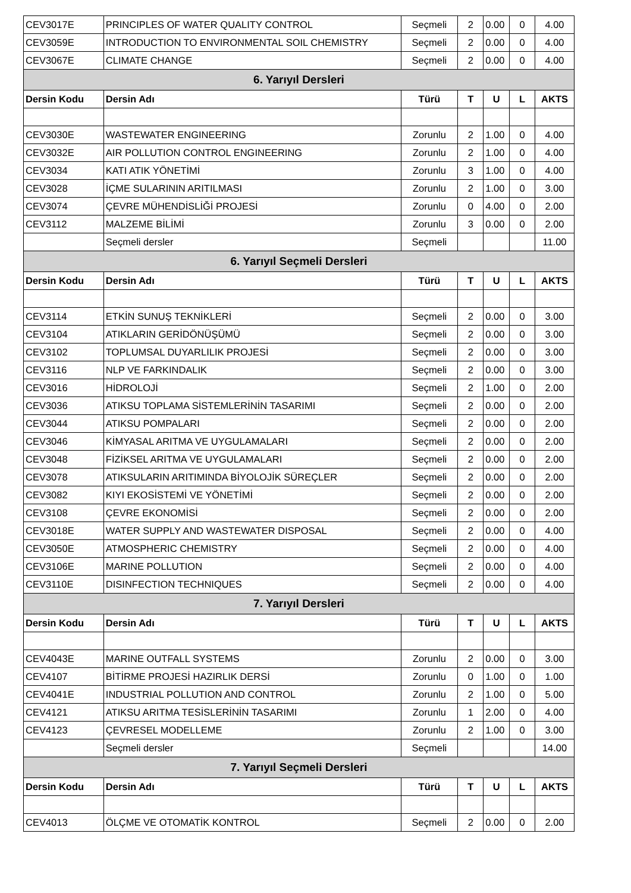| CEV3017E | PRINCIPLES OF WATER QUALITY CONTROL | Seçmeli | 2 | 0.00 | 0 | 4.00 |
| CEV3059E | INTRODUCTION TO ENVIRONMENTAL SOIL CHEMISTRY | Seçmeli | 2 | 0.00 | 0 | 4.00 |
| CEV3067E | CLIMATE CHANGE | Seçmeli | 2 | 0.00 | 0 | 4.00 |
| 6. Yarıyıl Dersleri | | | | | | |
| Dersin Kodu | Dersin Adı | Türü | T | U | L | AKTS |
| CEV3030E | WASTEWATER ENGINEERING | Zorunlu | 2 | 1.00 | 0 | 4.00 |
| CEV3032E | AIR POLLUTION CONTROL ENGINEERING | Zorunlu | 2 | 1.00 | 0 | 4.00 |
| CEV3034 | KATI ATIK YÖNETİMİ | Zorunlu | 3 | 1.00 | 0 | 4.00 |
| CEV3028 | İÇME SULARININ ARITILMASI | Zorunlu | 2 | 1.00 | 0 | 3.00 |
| CEV3074 | ÇEVRE MÜHENDİSLİĞİ PROJESİ | Zorunlu | 0 | 4.00 | 0 | 2.00 |
| CEV3112 | MALZEME BİLİMİ | Zorunlu | 3 | 0.00 | 0 | 2.00 |
| | Seçmeli dersler | Seçmeli | | | | 11.00 |
| 6. Yarıyıl Seçmeli Dersleri | | | | | | |
| Dersin Kodu | Dersin Adı | Türü | T | U | L | AKTS |
| CEV3114 | ETKİN SUNUŞ TEKNİKLERİ | Seçmeli | 2 | 0.00 | 0 | 3.00 |
| CEV3104 | ATIKLARIN GERİDÖNÜŞÜMÜ | Seçmeli | 2 | 0.00 | 0 | 3.00 |
| CEV3102 | TOPLUMSAL DUYARLILIK PROJESİ | Seçmeli | 2 | 0.00 | 0 | 3.00 |
| CEV3116 | NLP VE FARKINDALIK | Seçmeli | 2 | 0.00 | 0 | 3.00 |
| CEV3016 | HİDROLOJİ | Seçmeli | 2 | 1.00 | 0 | 2.00 |
| CEV3036 | ATIKSU TOPLAMA SİSTEMLERİNİN TASARIMI | Seçmeli | 2 | 0.00 | 0 | 2.00 |
| CEV3044 | ATIKSU POMPALARI | Seçmeli | 2 | 0.00 | 0 | 2.00 |
| CEV3046 | KİMYASAL ARITMA VE UYGULAMALARI | Seçmeli | 2 | 0.00 | 0 | 2.00 |
| CEV3048 | FİZİKSEL ARITMA VE UYGULAMALARI | Seçmeli | 2 | 0.00 | 0 | 2.00 |
| CEV3078 | ATIKSULARIN ARITIMINDA BİYOLOJİK SÜREÇLER | Seçmeli | 2 | 0.00 | 0 | 2.00 |
| CEV3082 | KIYI EKOSİSTEMİ VE YÖNETİMİ | Seçmeli | 2 | 0.00 | 0 | 2.00 |
| CEV3108 | ÇEVRE EKONOMİSİ | Seçmeli | 2 | 0.00 | 0 | 2.00 |
| CEV3018E | WATER SUPPLY AND WASTEWATER DISPOSAL | Seçmeli | 2 | 0.00 | 0 | 4.00 |
| CEV3050E | ATMOSPHERIC CHEMISTRY | Seçmeli | 2 | 0.00 | 0 | 4.00 |
| CEV3106E | MARINE POLLUTION | Seçmeli | 2 | 0.00 | 0 | 4.00 |
| CEV3110E | DISINFECTION TECHNIQUES | Seçmeli | 2 | 0.00 | 0 | 4.00 |
| 7. Yarıyıl Dersleri | | | | | | |
| Dersin Kodu | Dersin Adı | Türü | T | U | L | AKTS |
| CEV4043E | MARINE OUTFALL SYSTEMS | Zorunlu | 2 | 0.00 | 0 | 3.00 |
| CEV4107 | BİTİRME PROJESİ HAZIRLIK DERSİ | Zorunlu | 0 | 1.00 | 0 | 1.00 |
| CEV4041E | INDUSTRIAL POLLUTION AND CONTROL | Zorunlu | 2 | 1.00 | 0 | 5.00 |
| CEV4121 | ATIKSU ARITMA TESİSLERİNİN TASARIMI | Zorunlu | 1 | 2.00 | 0 | 4.00 |
| CEV4123 | ÇEVRESEL MODELLEME | Zorunlu | 2 | 1.00 | 0 | 3.00 |
| | Seçmeli dersler | Seçmeli | | | | 14.00 |
| 7. Yarıyıl Seçmeli Dersleri | | | | | | |
| Dersin Kodu | Dersin Adı | Türü | T | U | L | AKTS |
| CEV4013 | ÖLÇME VE OTOMATİK KONTROL | Seçmeli | 2 | 0.00 | 0 | 2.00 |